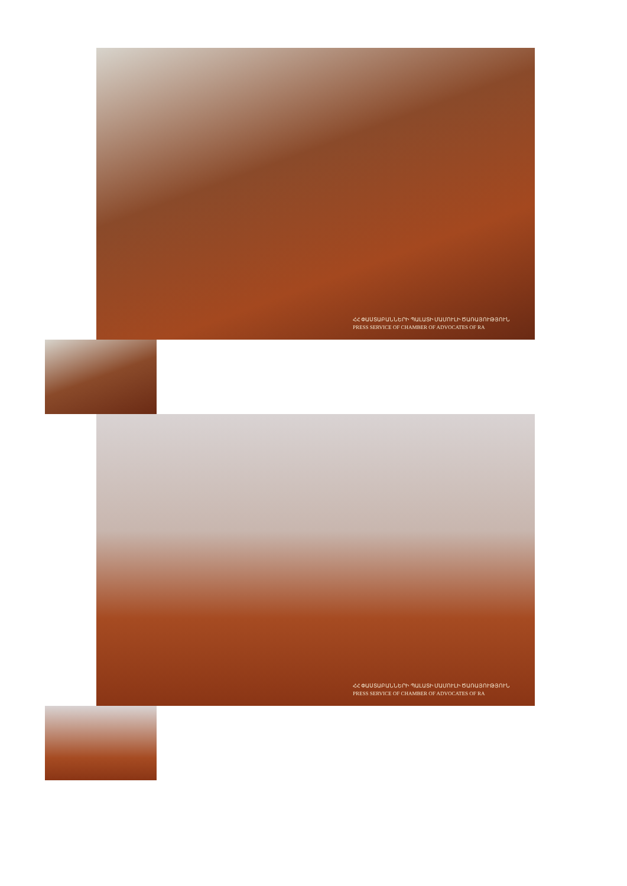ՀՀ ՓԱՍՏԱԲԱՆՆԵՐԻ ՊԱԼԱՏԻ ՄԱՄՈՒԼԻ ԾԱՌԱՅՈՒԹՅՈՒՆ
PRESS SERVICE OF CHAMBER OF ADVOCATES OF RA
ՀՀ ՓԱՍՏԱԲԱՆՆԵՐԻ ՊԱԼԱՏԻ ՄԱՄՈՒԼԻ ԾԱՌԱՅՈՒԹՅՈՒՆ
PRESS SERVICE OF CHAMBER OF ADVOCATES OF RA